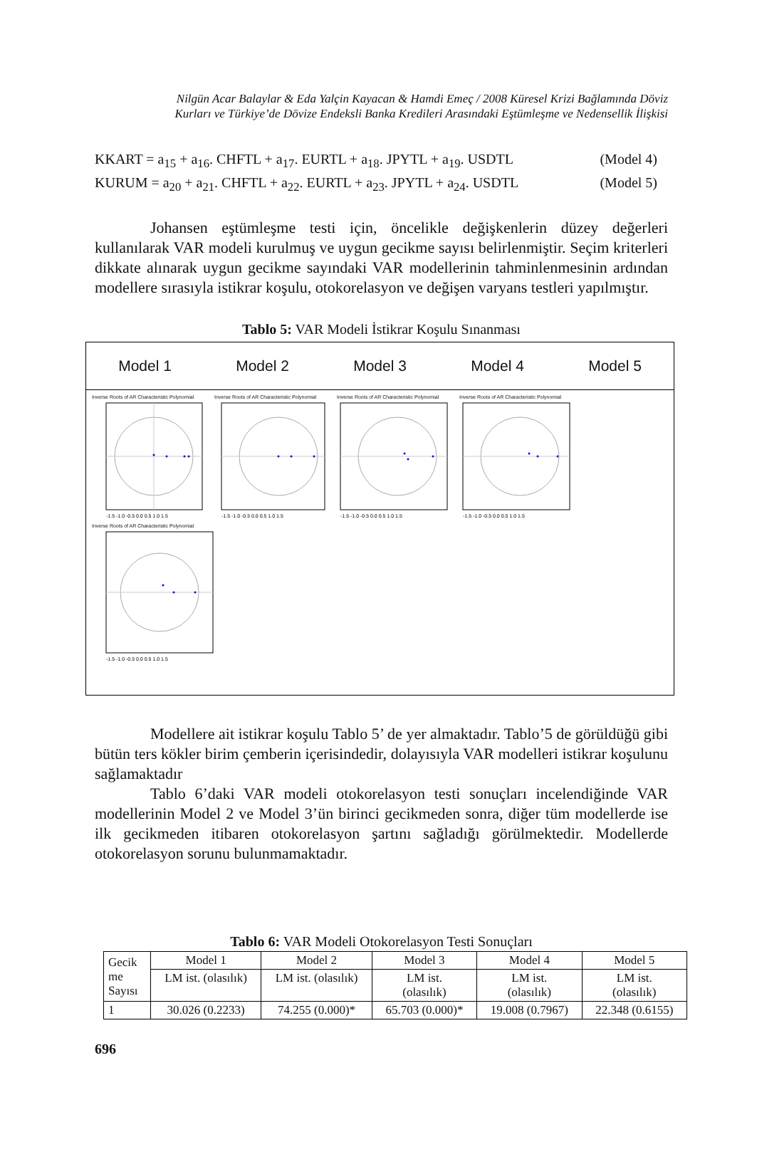Nilgün Acar Balaylar & Eda Yalçin Kayacan & Hamdi Emeç / 2008 Küresel Krizi Bağlamında Döviz
Kurları ve Türkiye’de Dövize Endeksli Banka Kredileri Arasındaki Eştümleşme ve Nedensellik İlişkisi
KKART = a<sub>15</sub> + a<sub>16</sub>. CHFTL + a<sub>17</sub>. EURTL + a<sub>18</sub>. JPYTL + a<sub>19</sub>. USDTL (Model 4)
KURUM = a<sub>20</sub> + a<sub>21</sub>. CHFTL + a<sub>22</sub>. EURTL + a<sub>23</sub>. JPYTL + a<sub>24</sub>. USDTL (Model 5)
Johansen eştümleşme testi için, öncelikle değişkenlerin düzey değerleri kullanılarak VAR modeli kurulmuş ve uygun gecikme sayısı belirlenmiştir. Seçim kriterleri dikkate alınarak uygun gecikme sayındaki VAR modellerinin tahminlenmesinin ardından modellere sırasıyla istikrar koşulu, otokorelasyon ve değişen varyans testleri yapılmıştır.
Tablo 5: VAR Modeli İstikrar Koşulu Sınanması
Model 1 Model 2 Model 3 Model 4 Model 5
Inverse Roots of AR Characteristic Polynomial
-1.5 -1.0 -0.5 0.0 0.5 1.0 1.5
Inverse Roots of AR Characteristic Polynomial
-1.5 -1.0 -0.5 0.0 0.5 1.0 1.5
Inverse Roots of AR Characteristic Polynomial
-1.5 -1.0 -0.5 0.0 0.5 1.0 1.5
Inverse Roots of AR Characteristic Polynomial
-1.5 -1.0 -0.5 0.0 0.5 1.0 1.5
Inverse Roots of AR Characteristic Polynomial
-1.5 -1.0 -0.5 0.0 0.5 1.0 1.5
Modellere ait istikrar koşulu Tablo 5’ de yer almaktadır. Tablo’5 de görüldüğü gibi bütün ters kökler birim çemberin içerisindedir, dolayısıyla VAR modelleri istikrar koşulunu sağlamaktadır
Tablo 6’daki VAR modeli otokorelasyon testi sonuçları incelendiğinde VAR modellerinin Model 2 ve Model 3’ün birinci gecikmeden sonra, diğer tüm modellerde ise ilk gecikmeden itibaren otokorelasyon şartını sağladığı görülmektedir. Modellerde otokorelasyon sorunu bulunmamaktadır.
Tablo 6: VAR Modeli Otokorelasyon Testi Sonuçları
| Gecik me Sayısı | Model 1 | Model 2 | Model 3 | Model 4 | Model 5 |
| --- | --- | --- | --- | --- | --- |
| | LM ist. (olasılık) | LM ist. (olasılık) | LM ist. (olasılık) | LM ist. (olasılık) | LM ist. (olasılık) |
| 1 | 30.026 (0.2233) | 74.255 (0.000)* | 65.703 (0.000)* | 19.008 (0.7967) | 22.348 (0.6155) |
696